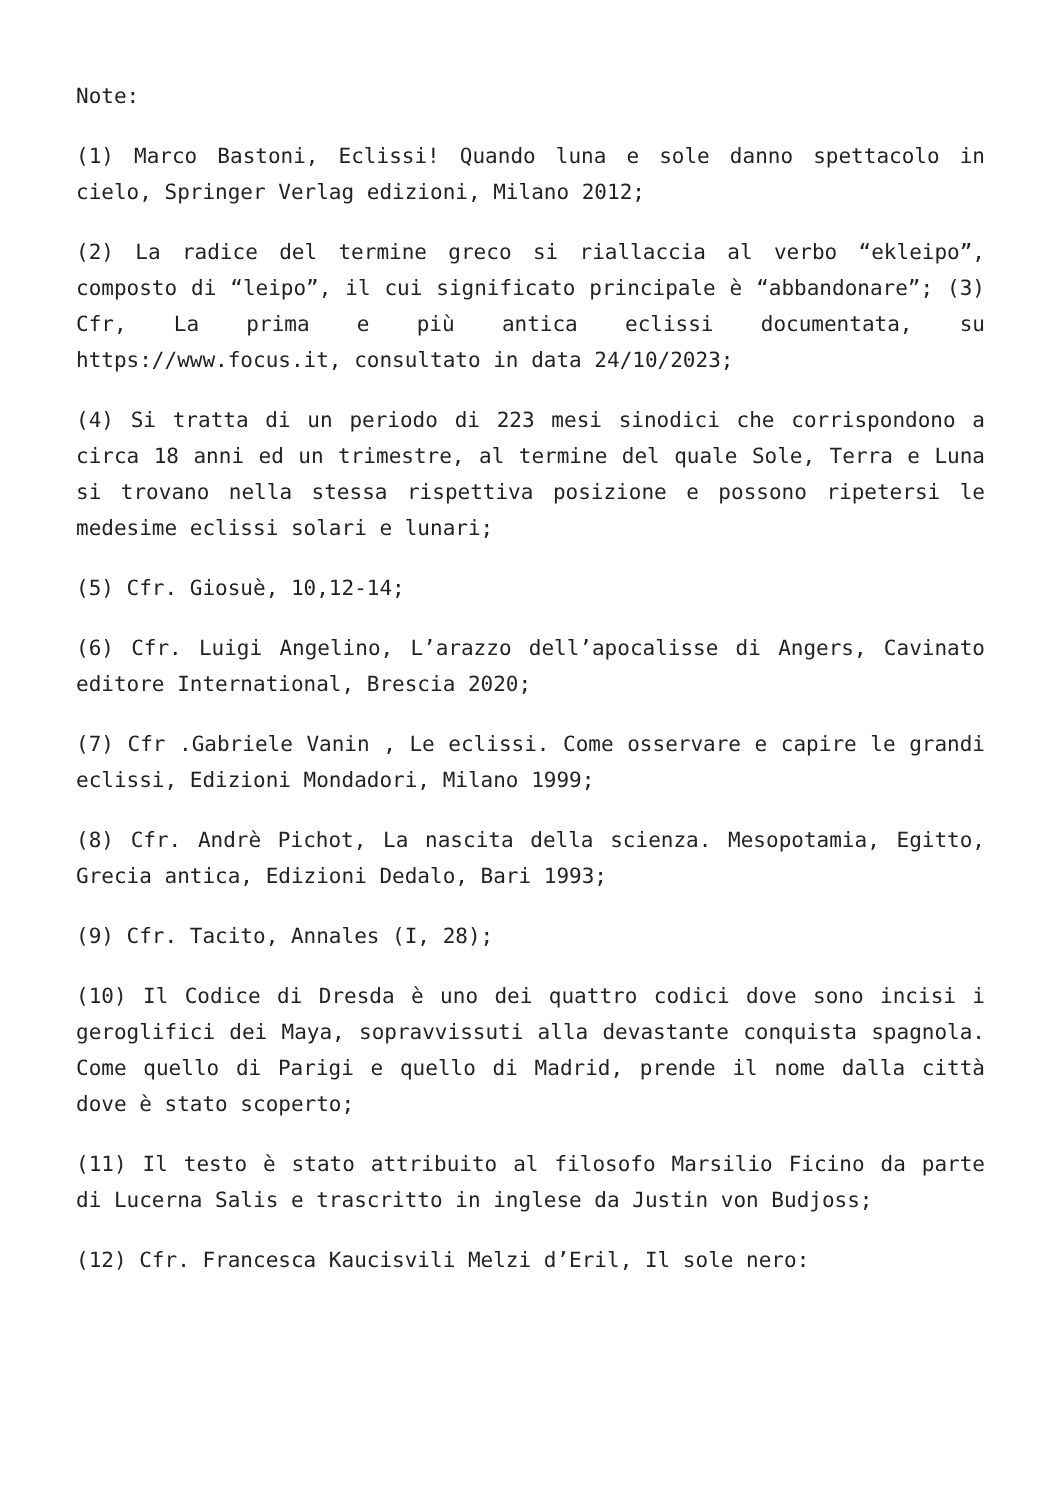Note:
(1) Marco Bastoni, Eclissi! Quando luna e sole danno spettacolo in cielo, Springer Verlag edizioni, Milano 2012;
(2) La radice del termine greco si riallaccia al verbo “ekleipo”, composto di “leipo”, il cui significato principale è “abbandonare”; (3) Cfr, La prima e più antica eclissi documentata, su https://www.focus.it, consultato in data 24/10/2023;
(4) Si tratta di un periodo di 223 mesi sinodici che corrispondono a circa 18 anni ed un trimestre, al termine del quale Sole, Terra e Luna si trovano nella stessa rispettiva posizione e possono ripetersi le medesime eclissi solari e lunari;
(5) Cfr. Giosuè, 10,12-14;
(6) Cfr. Luigi Angelino, L’arazzo dell’apocalisse di Angers, Cavinato editore International, Brescia 2020;
(7) Cfr .Gabriele Vanin , Le eclissi. Come osservare e capire le grandi eclissi, Edizioni Mondadori, Milano 1999;
(8) Cfr. Andrè Pichot, La nascita della scienza. Mesopotamia, Egitto, Grecia antica, Edizioni Dedalo, Bari 1993;
(9) Cfr. Tacito, Annales (I, 28);
(10) Il Codice di Dresda è uno dei quattro codici dove sono incisi i geroglifici dei Maya, sopravvissuti alla devastante conquista spagnola. Come quello di Parigi e quello di Madrid, prende il nome dalla città dove è stato scoperto;
(11) Il testo è stato attribuito al filosofo Marsilio Ficino da parte di Lucerna Salis e trascritto in inglese da Justin von Budjoss;
(12) Cfr. Francesca Kaucisvili Melzi d’Eril, Il sole nero: